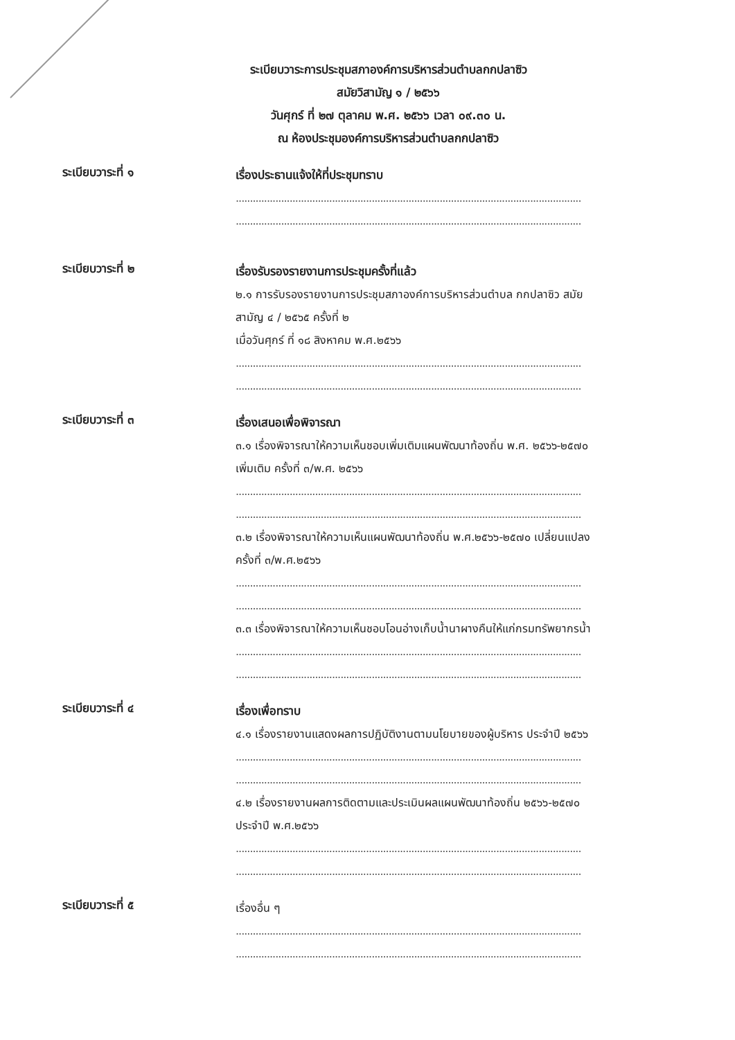ระเบียบวาระการประชุมสภาองค์การบริหารส่วนตำบลกกปลาซิว
สมัยวิสามัญ ๑ / ๒๕๖๖
วันศุกร์ ที่ ๒๗ ตุลาคม พ.ศ. ๒๕๖๖ เวลา ๐๙.๓๐ น.
ณ ห้องประชุมองค์การบริหารส่วนตำบลกกปลาซิว
ระเบียบวาระที่ ๑
เรื่องประธานแจ้งให้ที่ประชุมทราบ
..........................................................................................................................
..........................................................................................................................
ระเบียบวาระที่ ๒
เรื่องรับรองรายงานการประชุมครั้งที่แล้ว
๒.๑ การรับรองรายงานการประชุมสภาองค์การบริหารส่วนตำบล กกปลาซิว สมัยสามัญ ๔ / ๒๕๖๕ ครั้งที่ ๒
เมื่อวันศุกร์ ที่ ๑๘ สิงหาคม พ.ศ.๒๕๖๖
..........................................................................................................................
..........................................................................................................................
ระเบียบวาระที่ ๓
เรื่องเสนอเพื่อพิจารณา
๓.๑ เรื่องพิจารณาให้ความเห็นชอบเพิ่มเติมแผนพัฒนาท้องถิ่น พ.ศ. ๒๕๖๖-๒๕๗๐ เพิ่มเติม ครั้งที่ ๓/พ.ศ. ๒๕๖๖
..........................................................................................................................
..........................................................................................................................
๓.๒ เรื่องพิจารณาให้ความเห็นแผนพัฒนาท้องถิ่น พ.ศ.๒๕๖๖-๒๕๗๐ เปลี่ยนแปลง ครั้งที่ ๓/พ.ศ.๒๕๖๖
..........................................................................................................................
..........................................................................................................................
๓.๓ เรื่องพิจารณาให้ความเห็นชอบโอนอ่างเก็บน้ำนาผางคืนให้แก่กรมทรัพยากรน้ำ
..........................................................................................................................
..........................................................................................................................
ระเบียบวาระที่ ๔
เรื่องเพื่อทราบ
๔.๑ เรื่องรายงานแสดงผลการปฏิบัติงานตามนโยบายของผู้บริหาร ประจำปี ๒๕๖๖
..........................................................................................................................
..........................................................................................................................
๔.๒ เรื่องรายงานผลการติดตามและประเมินผลแผนพัฒนาท้องถิ่น ๒๕๖๖-๒๕๗๐ ประจำปี พ.ศ.๒๕๖๖
..........................................................................................................................
..........................................................................................................................
ระเบียบวาระที่ ๕
เรื่องอื่น ๆ
..........................................................................................................................
..........................................................................................................................